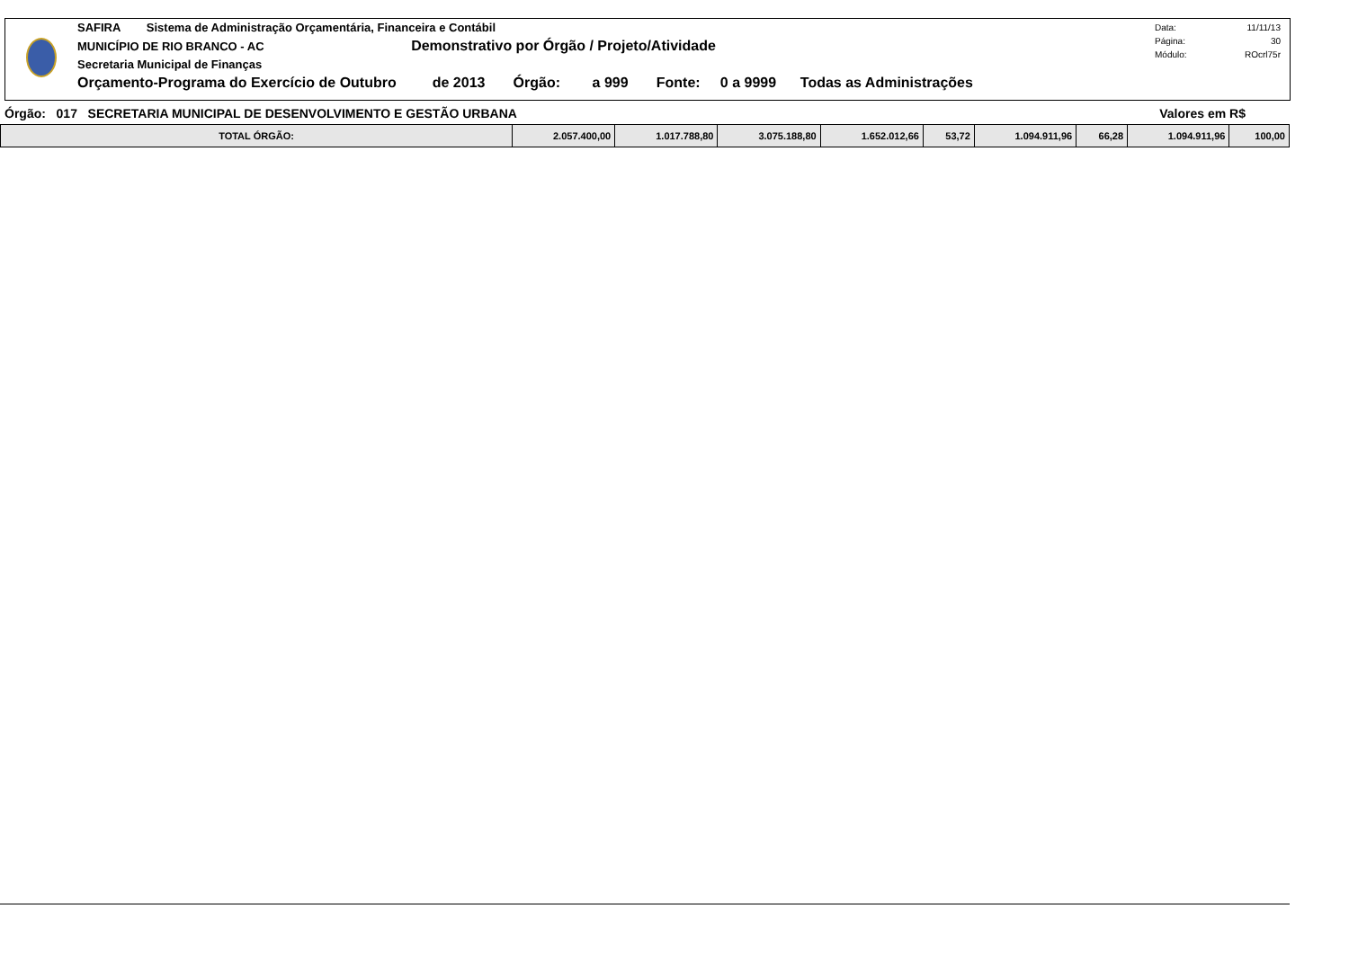SAFIRA Sistema de Administração Orçamentária, Financeira e Contábil
MUNICÍPIO DE RIO BRANCO - AC Demonstrativo por Órgão / Projeto/Atividade
Secretaria Municipal de Finanças
Orçamento-Programa do Exercício de Outubro de 2013 Órgão: a 999 Fonte: 0 a 9999 Todas as Administrações
Data: 11/11/13
Página: 30
Módulo: ROcrl75r
Órgão: 017 SECRETARIA MUNICIPAL DE DESENVOLVIMENTO E GESTÃO URBANA Valores em R$
| TOTAL ÓRGÃO: | 2.057.400,00 | 1.017.788,80 | 3.075.188,80 | 1.652.012,66 | 53,72 | 1.094.911,96 | 66,28 | 1.094.911,96 | 100,00 |